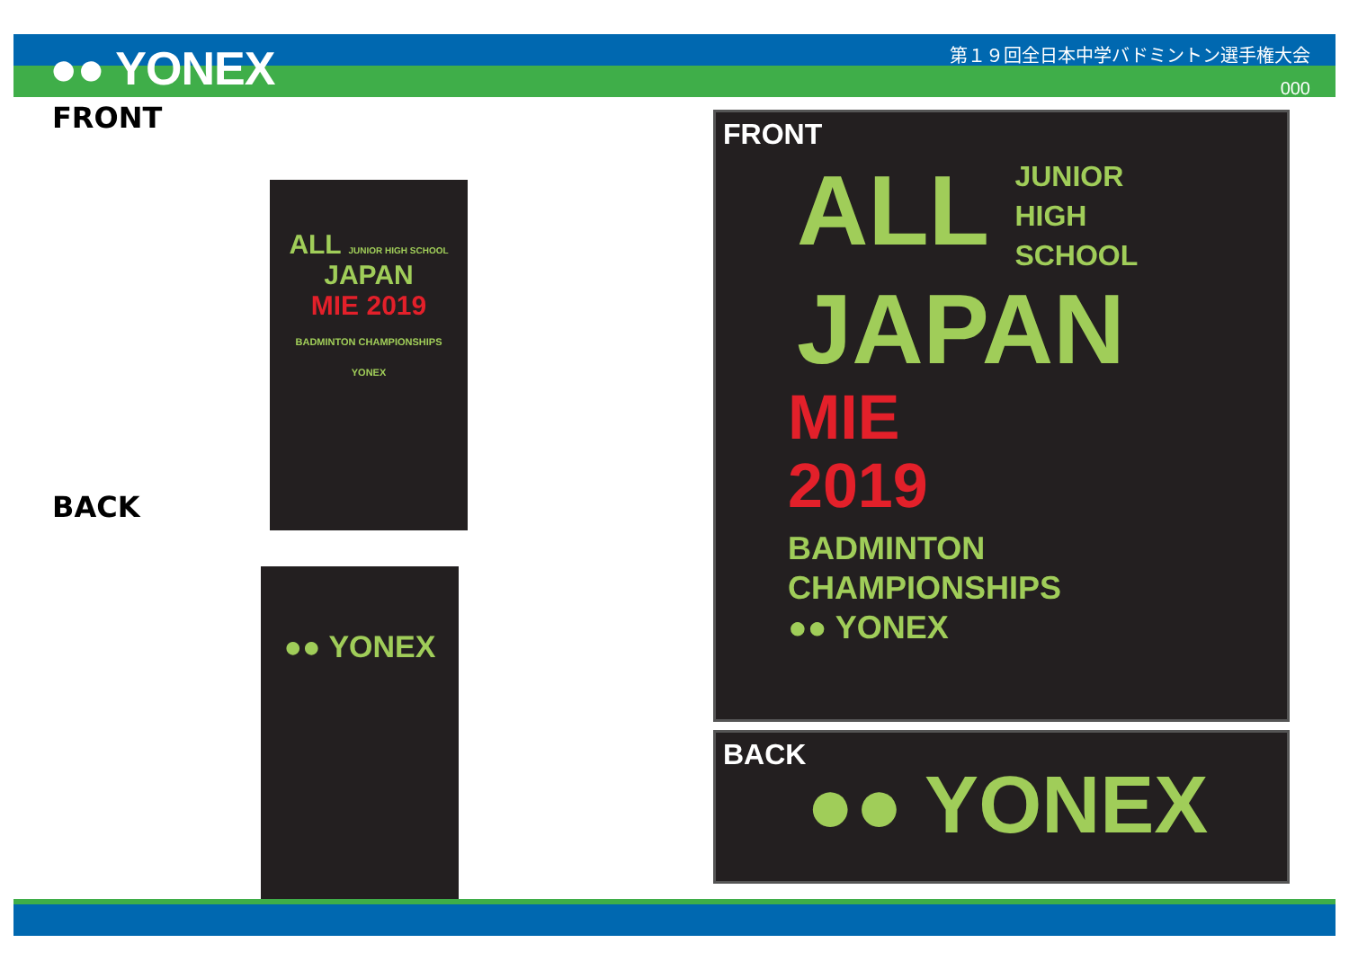●● YONEX
第１９回全日本中学バドミントン選手権大会
000
FRONT
ALL JUNIOR HIGH SCHOOL
JAPAN
MIE 2019
BADMINTON CHAMPIONSHIPS
YONEX
BACK
●● YONEX
FRONT
ALL JUNIOR
HIGH
SCHOOL
JAPAN
MIE
2019
BADMINTON
CHAMPIONSHIPS
●● YONEX
BACK
●● YONEX